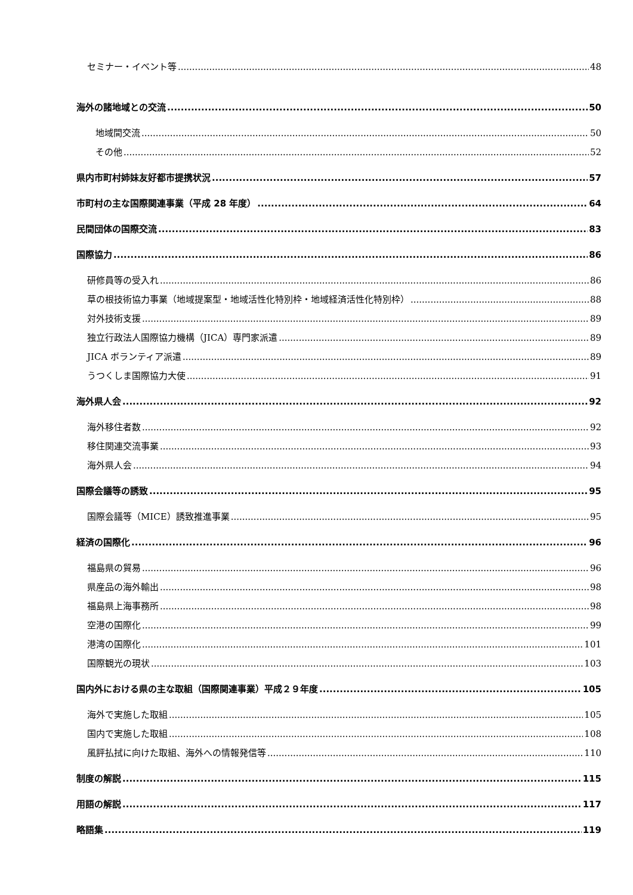セミナー・イベント等 48
海外の諸地域との交流 50
地域間交流 50
その他 52
県内市町村姉妹友好都市提携状況 57
市町村の主な国際関連事業（平成 28 年度） 64
民間団体の国際交流 83
国際協力 86
研修員等の受入れ 86
草の根技術協力事業（地域提案型・地域活性化特別枠・地域経済活性化特別枠） 88
対外技術支援 89
独立行政法人国際協力機構（JICA）専門家派遣 89
JICA ボランティア派遣 89
うつくしま国際協力大使 91
海外県人会 92
海外移住者数 92
移住関連交流事業 93
海外県人会 94
国際会議等の誘致 95
国際会議等（MICE）誘致推進事業 95
経済の国際化 96
福島県の貿易 96
県産品の海外輸出 98
福島県上海事務所 98
空港の国際化 99
港湾の国際化 101
国際観光の現状 103
国内外における県の主な取組（国際関連事業）平成２９年度 105
海外で実施した取組 105
国内で実施した取組 108
風評払拭に向けた取組、海外への情報発信等 110
制度の解説 115
用語の解説 117
略語集 119